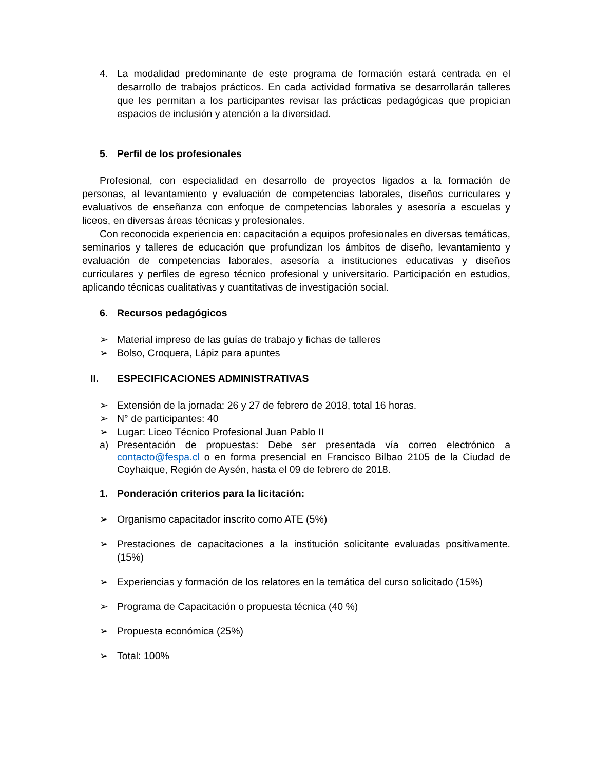4. La modalidad predominante de este programa de formación estará centrada en el desarrollo de trabajos prácticos. En cada actividad formativa se desarrollarán talleres que les permitan a los participantes revisar las prácticas pedagógicas que propician espacios de inclusión y atención a la diversidad.
5. Perfil de los profesionales
Profesional, con especialidad en desarrollo de proyectos ligados a la formación de personas, al levantamiento y evaluación de competencias laborales, diseños curriculares y evaluativos de enseñanza con enfoque de competencias laborales y asesoría a escuelas y liceos, en diversas áreas técnicas y profesionales.
Con reconocida experiencia en: capacitación a equipos profesionales en diversas temáticas, seminarios y talleres de educación que profundizan los ámbitos de diseño, levantamiento y evaluación de competencias laborales, asesoría a instituciones educativas y diseños curriculares y perfiles de egreso técnico profesional y universitario. Participación en estudios, aplicando técnicas cualitativas y cuantitativas de investigación social.
6. Recursos pedagógicos
➢ Material impreso de las guías de trabajo y fichas de talleres
➢ Bolso, Croquera, Lápiz para apuntes
II. ESPECIFICACIONES ADMINISTRATIVAS
➢ Extensión de la jornada: 26 y 27 de febrero de 2018, total 16 horas.
➢ N° de participantes: 40
➢ Lugar: Liceo Técnico Profesional Juan Pablo II
a) Presentación de propuestas: Debe ser presentada vía correo electrónico a contacto@fespa.cl o en forma presencial en Francisco Bilbao 2105 de la Ciudad de Coyhaique, Región de Aysén, hasta el 09 de febrero de 2018.
1. Ponderación criterios para la licitación:
➢ Organismo capacitador inscrito como ATE (5%)
➢ Prestaciones de capacitaciones a la institución solicitante evaluadas positivamente. (15%)
➢ Experiencias y formación de los relatores en la temática del curso solicitado (15%)
➢ Programa de Capacitación o propuesta técnica (40 %)
➢ Propuesta económica (25%)
➢ Total: 100%